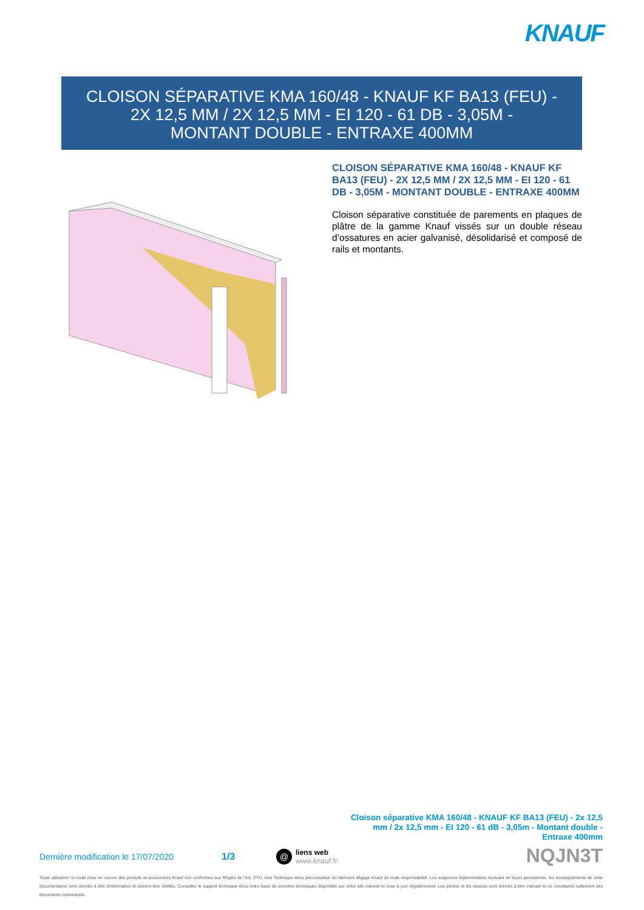KNAUF
CLOISON SÉPARATIVE KMA 160/48 - KNAUF KF BA13 (FEU) -
2X 12,5 MM / 2X 12,5 MM - EI 120 - 61 DB - 3,05M -
MONTANT DOUBLE - ENTRAXE 400MM
CLOISON SÉPARATIVE KMA 160/48 - KNAUF KF BA13 (FEU) - 2X 12,5 MM / 2X 12,5 MM - EI 120 - 61 DB - 3,05M - MONTANT DOUBLE - ENTRAXE 400MM
Cloison séparative constituée de parements en plaques de plâtre de la gamme Knauf vissés sur un double réseau d’ossatures en acier galvanisé, désolidarisé et composé de rails et montants.
Cloison séparative KMA 160/48 - KNAUF KF BA13 (FEU) - 2x 12,5 mm / 2x 12,5 mm - EI 120 - 61 dB - 3,05m - Montant double - Entraxe 400mm
Dernière modification le 17/07/2020 1/3 @ liens web
www.knauf.fr
NQJN3T
Toute utilisation ou toute mise en oeuvre des produits et accessoires Knauf non conformes aux Règles de l'Art, DTU, Avis Technique et/ou préconisation du fabricant dégage Knauf de toute responsabilité. Les exigences réglementaires évoluant de façon permanente, les renseignements de cette documentation sont donnés à titre d'information et doivent être vérifiés. Consultez le support technique et/ou notre base de données techniques disponible sur notre site internet et mise à jour régulièrement. Les photos et les dessins sont donnés à titre indicatif et ne constituent nullement des documents contractuels.